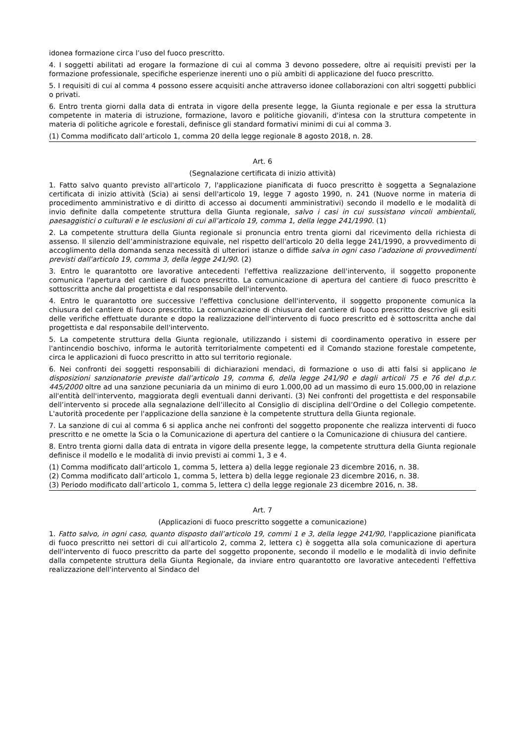idonea formazione circa l’uso del fuoco prescritto.
4. I soggetti abilitati ad erogare la formazione di cui al comma 3 devono possedere, oltre ai requisiti previsti per la formazione professionale, specifiche esperienze inerenti uno o più ambiti di applicazione del fuoco prescritto.
5. I requisiti di cui al comma 4 possono essere acquisiti anche attraverso idonee collaborazioni con altri soggetti pubblici o privati.
6. Entro trenta giorni dalla data di entrata in vigore della presente legge, la Giunta regionale e per essa la struttura competente in materia di istruzione, formazione, lavoro e politiche giovanili, d'intesa con la struttura competente in materia di politiche agricole e forestali, definisce gli standard formativi minimi di cui al comma 3.
(1) Comma modificato dall’articolo 1, comma 20 della legge regionale 8 agosto 2018, n. 28.
Art. 6
(Segnalazione certificata di inizio attività)
1. Fatto salvo quanto previsto all'articolo 7, l'applicazione pianificata di fuoco prescritto è soggetta a Segnalazione certificata di inizio attività (Scia) ai sensi dell'articolo 19, legge 7 agosto 1990, n. 241 (Nuove norme in materia di procedimento amministrativo e di diritto di accesso ai documenti amministrativi) secondo il modello e le modalità di invio definite dalla competente struttura della Giunta regionale, salvo i casi in cui sussistano vincoli ambientali, paesaggistici o culturali e le esclusioni di cui all’articolo 19, comma 1, della legge 241/1990. (1)
2. La competente struttura della Giunta regionale si pronuncia entro trenta giorni dal ricevimento della richiesta di assenso. Il silenzio dell’amministrazione equivale, nel rispetto dell'articolo 20 della legge 241/1990, a provvedimento di accoglimento della domanda senza necessità di ulteriori istanze o diffide salva in ogni caso l’adozione di provvedimenti previsti dall’articolo 19, comma 3, della legge 241/90. (2)
3. Entro le quarantotto ore lavorative antecedenti l'effettiva realizzazione dell'intervento, il soggetto proponente comunica l'apertura del cantiere di fuoco prescritto. La comunicazione di apertura del cantiere di fuoco prescritto è sottoscritta anche dal progettista e dal responsabile dell'intervento.
4. Entro le quarantotto ore successive l'effettiva conclusione dell'intervento, il soggetto proponente comunica la chiusura del cantiere di fuoco prescritto. La comunicazione di chiusura del cantiere di fuoco prescritto descrive gli esiti delle verifiche effettuate durante e dopo la realizzazione dell'intervento di fuoco prescritto ed è sottoscritta anche dal progettista e dal responsabile dell'intervento.
5. La competente struttura della Giunta regionale, utilizzando i sistemi di coordinamento operativo in essere per l'antincendio boschivo, informa le autorità territorialmente competenti ed il Comando stazione forestale competente, circa le applicazioni di fuoco prescritto in atto sul territorio regionale.
6. Nei confronti dei soggetti responsabili di dichiarazioni mendaci, di formazione o uso di atti falsi si applicano le disposizioni sanzionatorie previste dall’articolo 19, comma 6, della legge 241/90 e dagli articoli 75 e 76 del d.p.r. 445/2000 oltre ad una sanzione pecuniaria da un minimo di euro 1.000,00 ad un massimo di euro 15.000,00 in relazione all'entità dell'intervento, maggiorata degli eventuali danni derivanti. (3) Nei confronti del progettista e del responsabile dell’intervento si procede alla segnalazione dell’illecito al Consiglio di disciplina dell’Ordine o del Collegio competente. L'autorità procedente per l'applicazione della sanzione è la competente struttura della Giunta regionale.
7. La sanzione di cui al comma 6 si applica anche nei confronti del soggetto proponente che realizza interventi di fuoco prescritto e ne omette la Scia o la Comunicazione di apertura del cantiere o la Comunicazione di chiusura del cantiere.
8. Entro trenta giorni dalla data di entrata in vigore della presente legge, la competente struttura della Giunta regionale definisce il modello e le modalità di invio previsti ai commi 1, 3 e 4.
(1) Comma modificato dall’articolo 1, comma 5, lettera a) della legge regionale 23 dicembre 2016, n. 38.
(2) Comma modificato dall’articolo 1, comma 5, lettera b) della legge regionale 23 dicembre 2016, n. 38.
(3) Periodo modificato dall’articolo 1, comma 5, lettera c) della legge regionale 23 dicembre 2016, n. 38.
Art. 7
(Applicazioni di fuoco prescritto soggette a comunicazione)
1. Fatto salvo, in ogni caso, quanto disposto dall’articolo 19, commi 1 e 3, della legge 241/90, l'applicazione pianificata di fuoco prescritto nei settori di cui all'articolo 2, comma 2, lettera c) è soggetta alla sola comunicazione di apertura dell'intervento di fuoco prescritto da parte del soggetto proponente, secondo il modello e le modalità di invio definite dalla competente struttura della Giunta Regionale, da inviare entro quarantotto ore lavorative antecedenti l'effettiva realizzazione dell'intervento al Sindaco del